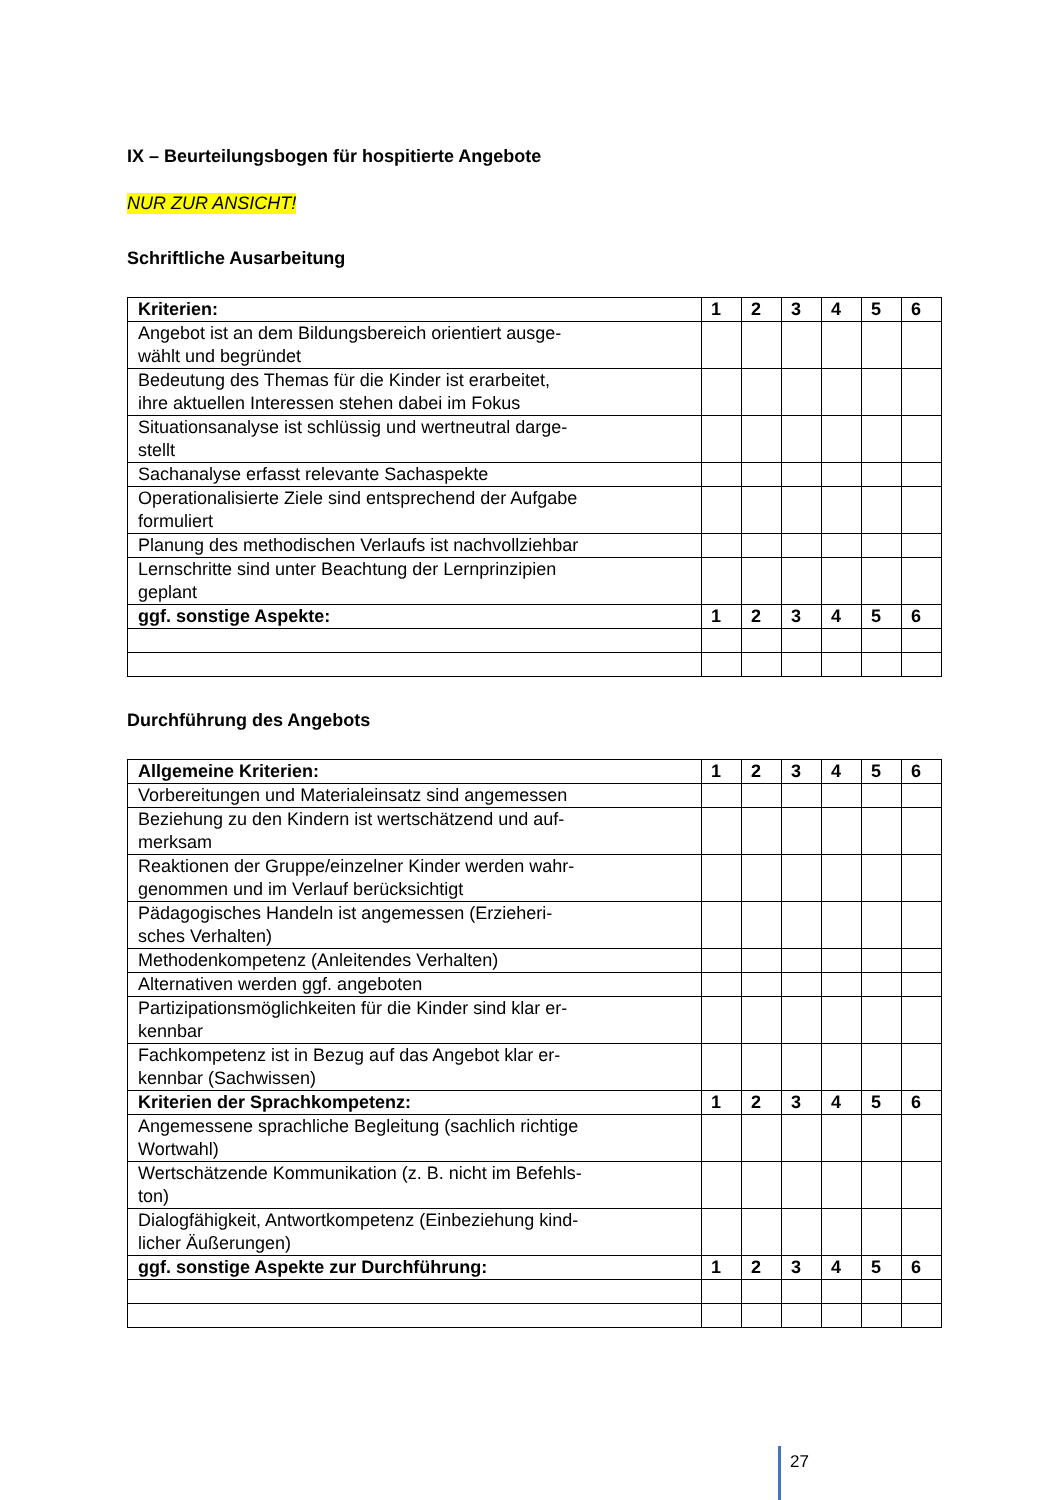IX – Beurteilungsbogen für hospitierte Angebote
NUR ZUR ANSICHT!
Schriftliche Ausarbeitung
| Kriterien: | 1 | 2 | 3 | 4 | 5 | 6 |
| Angebot ist an dem Bildungsbereich orientiert ausge- wählt und begründet | | | | | | |
| Bedeutung des Themas für die Kinder ist erarbeitet, ihre aktuellen Interessen stehen dabei im Fokus | | | | | | |
| Situationsanalyse ist schlüssig und wertneutral darge- stellt | | | | | | |
| Sachanalyse erfasst relevante Sachaspekte | | | | | | |
| Operationalisierte Ziele sind entsprechend der Aufgabe formuliert | | | | | | |
| Planung des methodischen Verlaufs ist nachvollziehbar | | | | | | |
| Lernschritte sind unter Beachtung der Lernprinzipien geplant | | | | | | |
| ggf. sonstige Aspekte: | 1 | 2 | 3 | 4 | 5 | 6 |
Durchführung des Angebots
| Allgemeine Kriterien: | 1 | 2 | 3 | 4 | 5 | 6 |
| Vorbereitungen und Materialeinsatz sind angemessen | | | | | | |
| Beziehung zu den Kindern ist wertschätzend und auf- merksam | | | | | | |
| Reaktionen der Gruppe/einzelner Kinder werden wahr- genommen und im Verlauf berücksichtigt | | | | | | |
| Pädagogisches Handeln ist angemessen (Erzieheri- sches Verhalten) | | | | | | |
| Methodenkompetenz (Anleitendes Verhalten) | | | | | | |
| Alternativen werden ggf. angeboten | | | | | | |
| Partizipationsmöglichkeiten für die Kinder sind klar er- kennbar | | | | | | |
| Fachkompetenz ist in Bezug auf das Angebot klar er- kennbar (Sachwissen) | | | | | | |
| Kriterien der Sprachkompetenz: | 1 | 2 | 3 | 4 | 5 | 6 |
| Angemessene sprachliche Begleitung (sachlich richtige Wortwahl) | | | | | | |
| Wertschätzende Kommunikation (z. B. nicht im Befehls- ton) | | | | | | |
| Dialogfähigkeit, Antwortkompetenz (Einbeziehung kind- licher Äußerungen) | | | | | | |
| ggf. sonstige Aspekte zur Durchführung: | 1 | 2 | 3 | 4 | 5 | 6 |
27